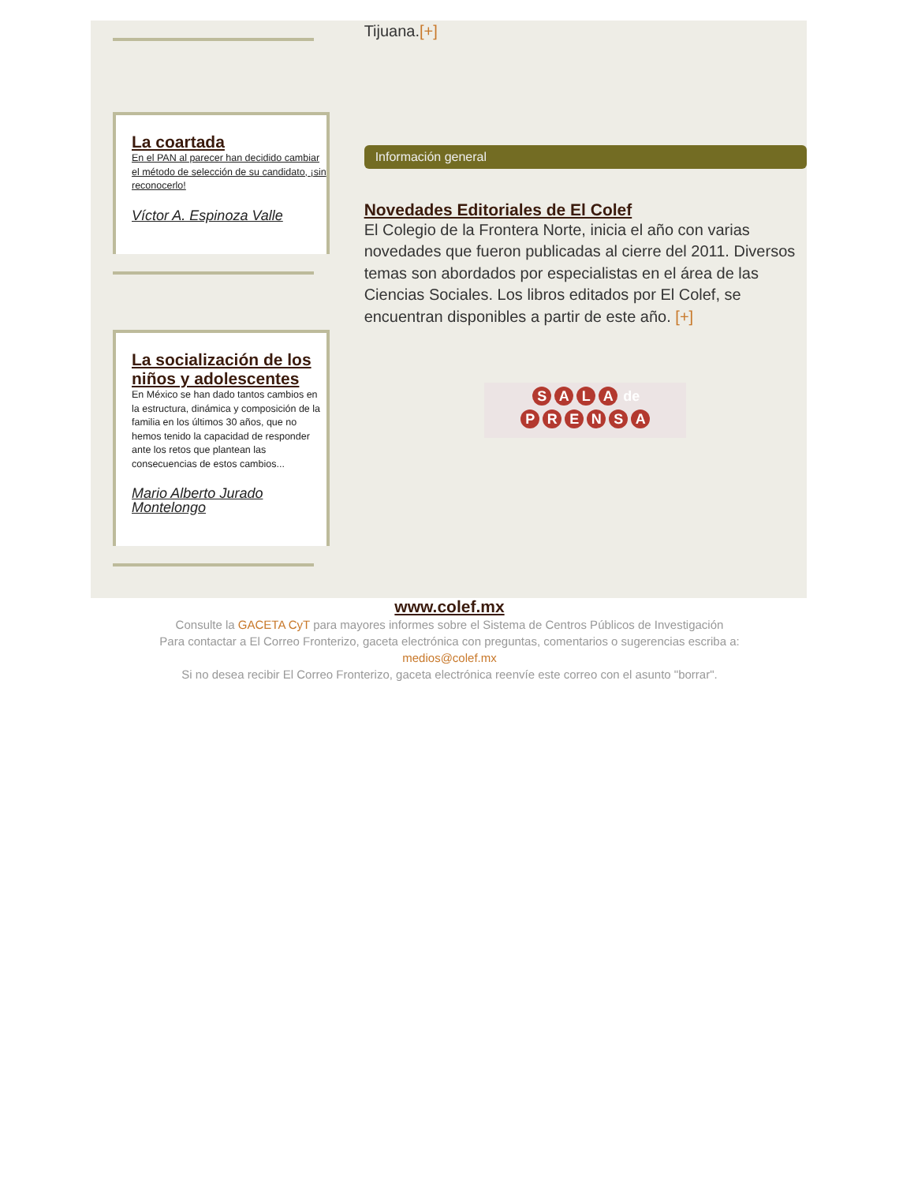La coartada
En el PAN al parecer han decidido cambiar el método de selección de su candidato, ¡sin reconocerlo!
Víctor A. Espinoza Valle
La socialización de los niños y adolescentes
En México se han dado tantos cambios en la estructura, dinámica y composición de la familia en los últimos 30 años, que no hemos tenido la capacidad de responder ante los retos que plantean las consecuencias de estos cambios...
Mario Alberto Jurado Montelongo
Tijuana.[+]
Información general
Novedades Editoriales de El Colef
El Colegio de la Frontera Norte, inicia el año con varias novedades que fueron publicadas al cierre del 2011. Diversos temas son abordados por especialistas en el área de las Ciencias Sociales. Los libros editados por El Colef, se encuentran disponibles a partir de este año. [+]
SALA de
PRENSA
www.colef.mx
Consulte la GACETA CyT para mayores informes sobre el Sistema de Centros Públicos de Investigación
Para contactar a El Correo Fronterizo, gaceta electrónica con preguntas, comentarios o sugerencias escriba a:
medios@colef.mx
Si no desea recibir El Correo Fronterizo, gaceta electrónica reenvíe este correo con el asunto "borrar".